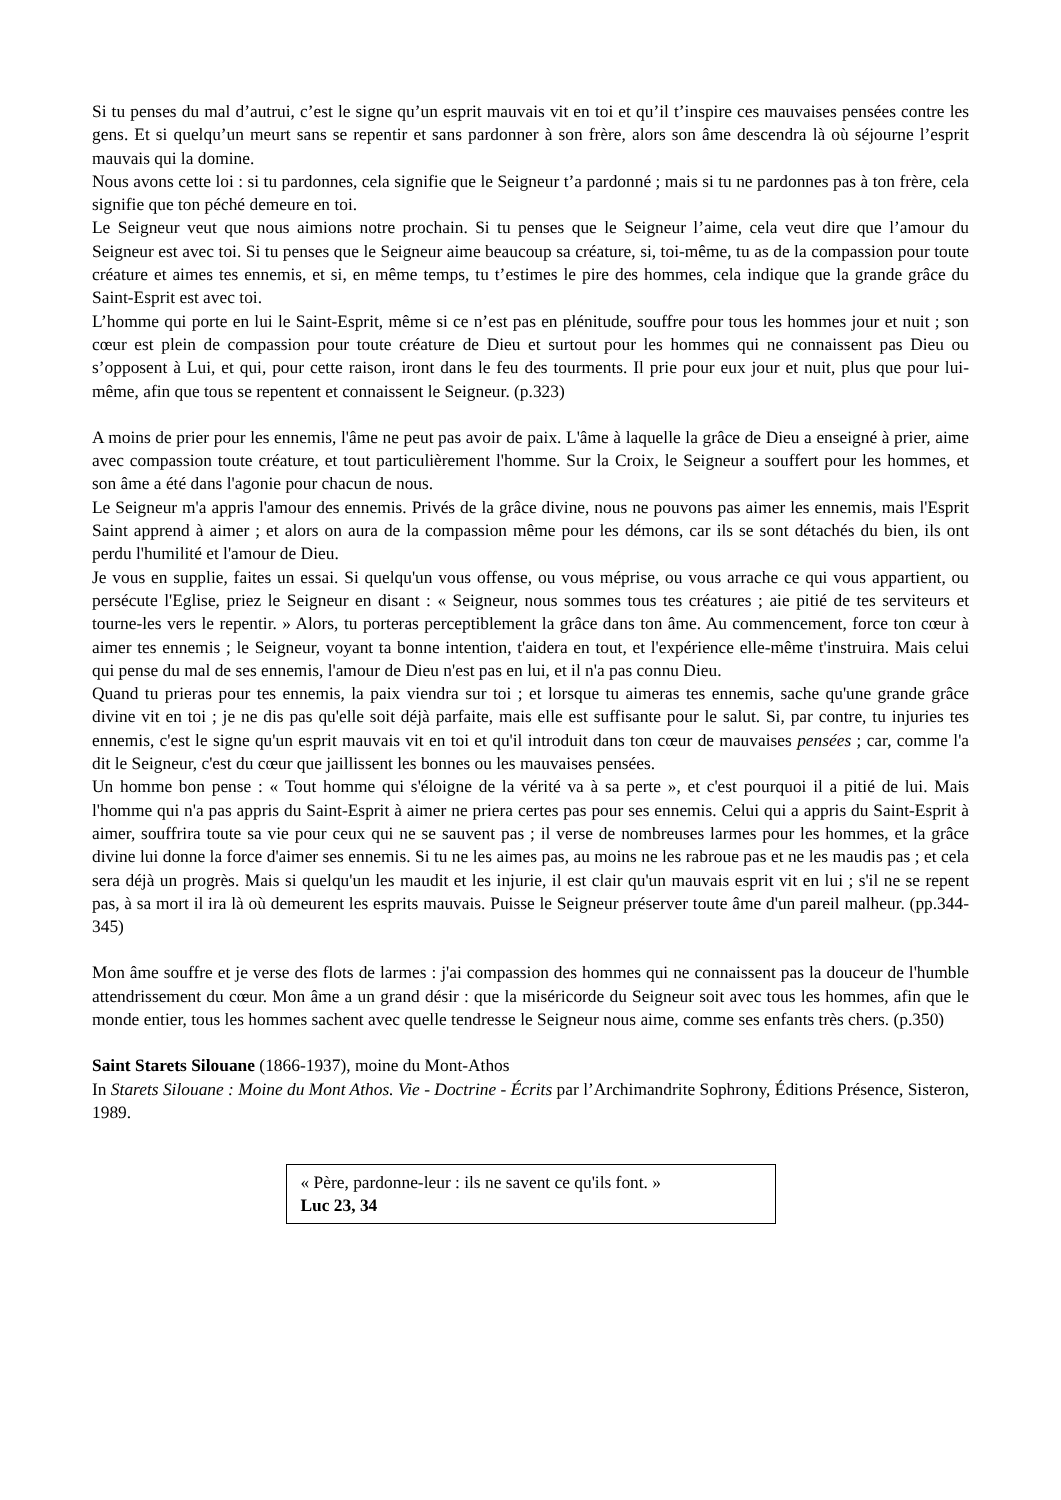Si tu penses du mal d’autrui, c’est le signe qu’un esprit mauvais vit en toi et qu’il t’inspire ces mauvaises pensées contre les gens. Et si quelqu’un meurt sans se repentir et sans pardonner à son frère, alors son âme descendra là où séjourne l’esprit mauvais qui la domine.
Nous avons cette loi : si tu pardonnes, cela signifie que le Seigneur t’a pardonné ; mais si tu ne pardonnes pas à ton frère, cela signifie que ton péché demeure en toi.
Le Seigneur veut que nous aimions notre prochain. Si tu penses que le Seigneur l’aime, cela veut dire que l’amour du Seigneur est avec toi. Si tu penses que le Seigneur aime beaucoup sa créature, si, toi-même, tu as de la compassion pour toute créature et aimes tes ennemis, et si, en même temps, tu t’estimes le pire des hommes, cela indique que la grande grâce du Saint-Esprit est avec toi.
L’homme qui porte en lui le Saint-Esprit, même si ce n’est pas en plénitude, souffre pour tous les hommes jour et nuit ; son cœur est plein de compassion pour toute créature de Dieu et surtout pour les hommes qui ne connaissent pas Dieu ou s’opposent à Lui, et qui, pour cette raison, iront dans le feu des tourments. Il prie pour eux jour et nuit, plus que pour lui-même, afin que tous se repentent et connaissent le Seigneur. (p.323)
A moins de prier pour les ennemis, l'âme ne peut pas avoir de paix. L'âme à laquelle la grâce de Dieu a enseigné à prier, aime avec compassion toute créature, et tout particulièrement l'homme. Sur la Croix, le Seigneur a souffert pour les hommes, et son âme a été dans l'agonie pour chacun de nous.
Le Seigneur m'a appris l'amour des ennemis. Privés de la grâce divine, nous ne pouvons pas aimer les ennemis, mais l'Esprit Saint apprend à aimer ; et alors on aura de la compassion même pour les démons, car ils se sont détachés du bien, ils ont perdu l'humilité et l'amour de Dieu.
Je vous en supplie, faites un essai. Si quelqu'un vous offense, ou vous méprise, ou vous arrache ce qui vous appartient, ou persécute l'Eglise, priez le Seigneur en disant : « Seigneur, nous sommes tous tes créatures ; aie pitié de tes serviteurs et tourne-les vers le repentir. » Alors, tu porteras perceptiblement la grâce dans ton âme. Au commencement, force ton cœur à aimer tes ennemis ; le Seigneur, voyant ta bonne intention, t'aidera en tout, et l'expérience elle-même t'instruira. Mais celui qui pense du mal de ses ennemis, l'amour de Dieu n'est pas en lui, et il n'a pas connu Dieu.
Quand tu prieras pour tes ennemis, la paix viendra sur toi ; et lorsque tu aimeras tes ennemis, sache qu'une grande grâce divine vit en toi ; je ne dis pas qu'elle soit déjà parfaite, mais elle est suffisante pour le salut. Si, par contre, tu injuries tes ennemis, c'est le signe qu'un esprit mauvais vit en toi et qu'il introduit dans ton cœur de mauvaises pensées ; car, comme l'a dit le Seigneur, c'est du cœur que jaillissent les bonnes ou les mauvaises pensées.
Un homme bon pense : « Tout homme qui s'éloigne de la vérité va à sa perte », et c'est pourquoi il a pitié de lui. Mais l'homme qui n'a pas appris du Saint-Esprit à aimer ne priera certes pas pour ses ennemis. Celui qui a appris du Saint-Esprit à aimer, souffrira toute sa vie pour ceux qui ne se sauvent pas ; il verse de nombreuses larmes pour les hommes, et la grâce divine lui donne la force d'aimer ses ennemis. Si tu ne les aimes pas, au moins ne les rabroue pas et ne les maudis pas ; et cela sera déjà un progrès. Mais si quelqu'un les maudit et les injurie, il est clair qu'un mauvais esprit vit en lui ; s'il ne se repent pas, à sa mort il ira là où demeurent les esprits mauvais. Puisse le Seigneur préserver toute âme d'un pareil malheur. (pp.344-345)
Mon âme souffre et je verse des flots de larmes : j'ai compassion des hommes qui ne connaissent pas la douceur de l'humble attendrissement du cœur. Mon âme a un grand désir : que la miséricorde du Seigneur soit avec tous les hommes, afin que le monde entier, tous les hommes sachent avec quelle tendresse le Seigneur nous aime, comme ses enfants très chers. (p.350)
Saint Starets Silouane (1866-1937), moine du Mont-Athos
In Starets Silouane : Moine du Mont Athos. Vie - Doctrine - Écrits par l’Archimandrite Sophrony, Éditions Présence, Sisteron, 1989.
« Père, pardonne-leur : ils ne savent ce qu'ils font. »
Luc 23, 34